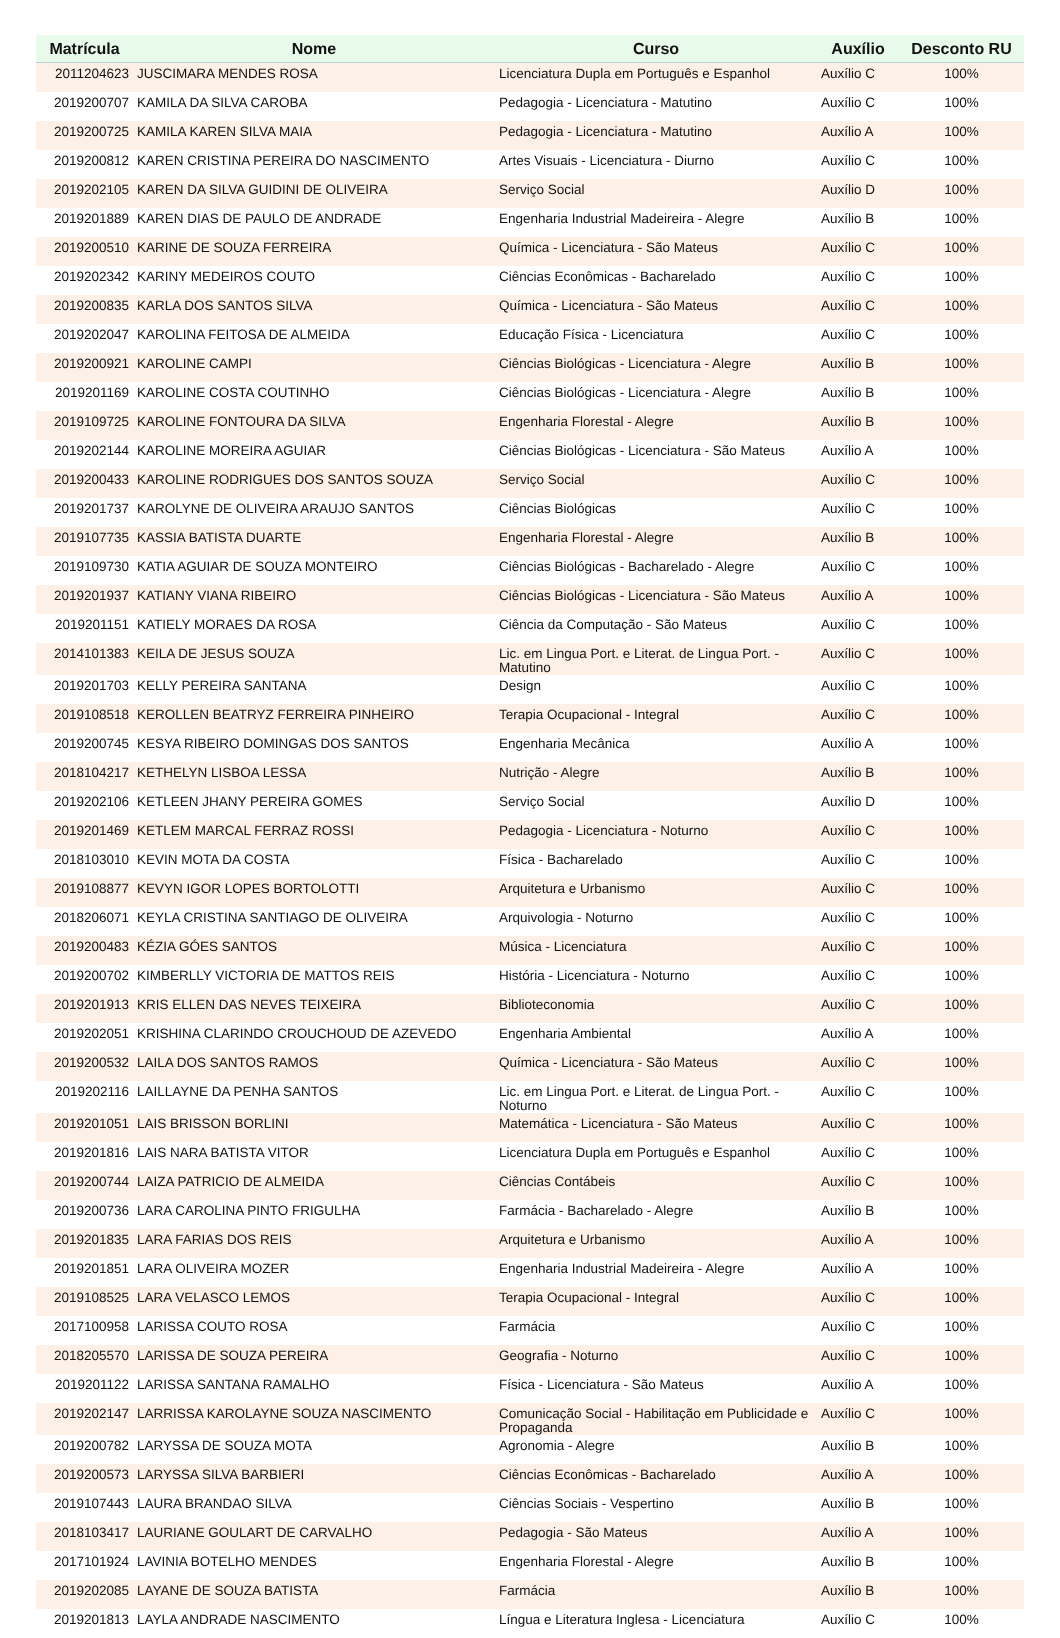| Matrícula | Nome | Curso | Auxílio | Desconto RU |
| --- | --- | --- | --- | --- |
| 2011204623 | JUSCIMARA MENDES ROSA | Licenciatura Dupla em Português e Espanhol | Auxílio C | 100% |
| 2019200707 | KAMILA DA SILVA CAROBA | Pedagogia - Licenciatura - Matutino | Auxílio C | 100% |
| 2019200725 | KAMILA KAREN SILVA MAIA | Pedagogia - Licenciatura - Matutino | Auxílio A | 100% |
| 2019200812 | KAREN CRISTINA PEREIRA DO NASCIMENTO | Artes Visuais - Licenciatura - Diurno | Auxílio C | 100% |
| 2019202105 | KAREN DA SILVA GUIDINI DE OLIVEIRA | Serviço Social | Auxílio D | 100% |
| 2019201889 | KAREN DIAS DE PAULO DE ANDRADE | Engenharia Industrial Madeireira - Alegre | Auxílio B | 100% |
| 2019200510 | KARINE DE SOUZA FERREIRA | Química - Licenciatura - São Mateus | Auxílio C | 100% |
| 2019202342 | KARINY MEDEIROS COUTO | Ciências Econômicas - Bacharelado | Auxílio C | 100% |
| 2019200835 | KARLA DOS SANTOS SILVA | Química - Licenciatura - São Mateus | Auxílio C | 100% |
| 2019202047 | KAROLINA FEITOSA DE ALMEIDA | Educação Física - Licenciatura | Auxílio C | 100% |
| 2019200921 | KAROLINE CAMPI | Ciências Biológicas - Licenciatura - Alegre | Auxílio B | 100% |
| 2019201169 | KAROLINE COSTA COUTINHO | Ciências Biológicas - Licenciatura - Alegre | Auxílio B | 100% |
| 2019109725 | KAROLINE FONTOURA DA SILVA | Engenharia Florestal - Alegre | Auxílio B | 100% |
| 2019202144 | KAROLINE MOREIRA AGUIAR | Ciências Biológicas - Licenciatura - São Mateus | Auxílio A | 100% |
| 2019200433 | KAROLINE RODRIGUES DOS SANTOS SOUZA | Serviço Social | Auxílio C | 100% |
| 2019201737 | KAROLYNE DE OLIVEIRA ARAUJO SANTOS | Ciências Biológicas | Auxílio C | 100% |
| 2019107735 | KASSIA BATISTA DUARTE | Engenharia Florestal - Alegre | Auxílio B | 100% |
| 2019109730 | KATIA AGUIAR DE SOUZA MONTEIRO | Ciências Biológicas - Bacharelado - Alegre | Auxílio C | 100% |
| 2019201937 | KATIANY VIANA RIBEIRO | Ciências Biológicas - Licenciatura - São Mateus | Auxílio A | 100% |
| 2019201151 | KATIELY MORAES DA ROSA | Ciência da Computação - São Mateus | Auxílio C | 100% |
| 2014101383 | KEILA DE JESUS SOUZA | Lic. em Lingua Port. e Literat. de Lingua Port. - Matutino | Auxílio C | 100% |
| 2019201703 | KELLY PEREIRA SANTANA | Design | Auxílio C | 100% |
| 2019108518 | KEROLLEN BEATRYZ FERREIRA PINHEIRO | Terapia Ocupacional - Integral | Auxílio C | 100% |
| 2019200745 | KESYA RIBEIRO DOMINGAS DOS SANTOS | Engenharia Mecânica | Auxílio A | 100% |
| 2018104217 | KETHELYN LISBOA LESSA | Nutrição - Alegre | Auxílio B | 100% |
| 2019202106 | KETLEEN JHANY PEREIRA GOMES | Serviço Social | Auxílio D | 100% |
| 2019201469 | KETLEM MARCAL FERRAZ ROSSI | Pedagogia - Licenciatura - Noturno | Auxílio C | 100% |
| 2018103010 | KEVIN MOTA DA COSTA | Física - Bacharelado | Auxílio C | 100% |
| 2019108877 | KEVYN IGOR LOPES BORTOLOTTI | Arquitetura e Urbanismo | Auxílio C | 100% |
| 2018206071 | KEYLA CRISTINA SANTIAGO DE OLIVEIRA | Arquivologia - Noturno | Auxílio C | 100% |
| 2019200483 | KÉZIA GÓES SANTOS | Música - Licenciatura | Auxílio C | 100% |
| 2019200702 | KIMBERLLY VICTORIA DE MATTOS REIS | História - Licenciatura - Noturno | Auxílio C | 100% |
| 2019201913 | KRIS ELLEN DAS NEVES TEIXEIRA | Biblioteconomia | Auxílio C | 100% |
| 2019202051 | KRISHINA CLARINDO CROUCHOUD DE AZEVEDO | Engenharia Ambiental | Auxílio A | 100% |
| 2019200532 | LAILA DOS SANTOS RAMOS | Química - Licenciatura - São Mateus | Auxílio C | 100% |
| 2019202116 | LAILLAYNE DA PENHA SANTOS | Lic. em Lingua Port. e Literat. de Lingua Port. - Noturno | Auxílio C | 100% |
| 2019201051 | LAIS BRISSON BORLINI | Matemática - Licenciatura - São Mateus | Auxílio C | 100% |
| 2019201816 | LAIS NARA BATISTA VITOR | Licenciatura Dupla em Português e Espanhol | Auxílio C | 100% |
| 2019200744 | LAIZA PATRICIO DE ALMEIDA | Ciências Contábeis | Auxílio C | 100% |
| 2019200736 | LARA CAROLINA PINTO FRIGULHA | Farmácia - Bacharelado - Alegre | Auxílio B | 100% |
| 2019201835 | LARA FARIAS DOS REIS | Arquitetura e Urbanismo | Auxílio A | 100% |
| 2019201851 | LARA OLIVEIRA MOZER | Engenharia Industrial Madeireira - Alegre | Auxílio A | 100% |
| 2019108525 | LARA VELASCO LEMOS | Terapia Ocupacional - Integral | Auxílio C | 100% |
| 2017100958 | LARISSA COUTO ROSA | Farmácia | Auxílio C | 100% |
| 2018205570 | LARISSA DE SOUZA PEREIRA | Geografia - Noturno | Auxílio C | 100% |
| 2019201122 | LARISSA SANTANA RAMALHO | Física - Licenciatura - São Mateus | Auxílio A | 100% |
| 2019202147 | LARRISSA KAROLAYNE SOUZA NASCIMENTO | Comunicação Social - Habilitação em Publicidade e Propaganda | Auxílio C | 100% |
| 2019200782 | LARYSSA DE SOUZA MOTA | Agronomia - Alegre | Auxílio B | 100% |
| 2019200573 | LARYSSA SILVA BARBIERI | Ciências Econômicas - Bacharelado | Auxílio A | 100% |
| 2019107443 | LAURA BRANDAO SILVA | Ciências Sociais - Vespertino | Auxílio B | 100% |
| 2018103417 | LAURIANE GOULART DE CARVALHO | Pedagogia - São Mateus | Auxílio A | 100% |
| 2017101924 | LAVINIA BOTELHO MENDES | Engenharia Florestal - Alegre | Auxílio B | 100% |
| 2019202085 | LAYANE DE SOUZA BATISTA | Farmácia | Auxílio B | 100% |
| 2019201813 | LAYLA ANDRADE NASCIMENTO | Língua e Literatura Inglesa - Licenciatura | Auxílio C | 100% |